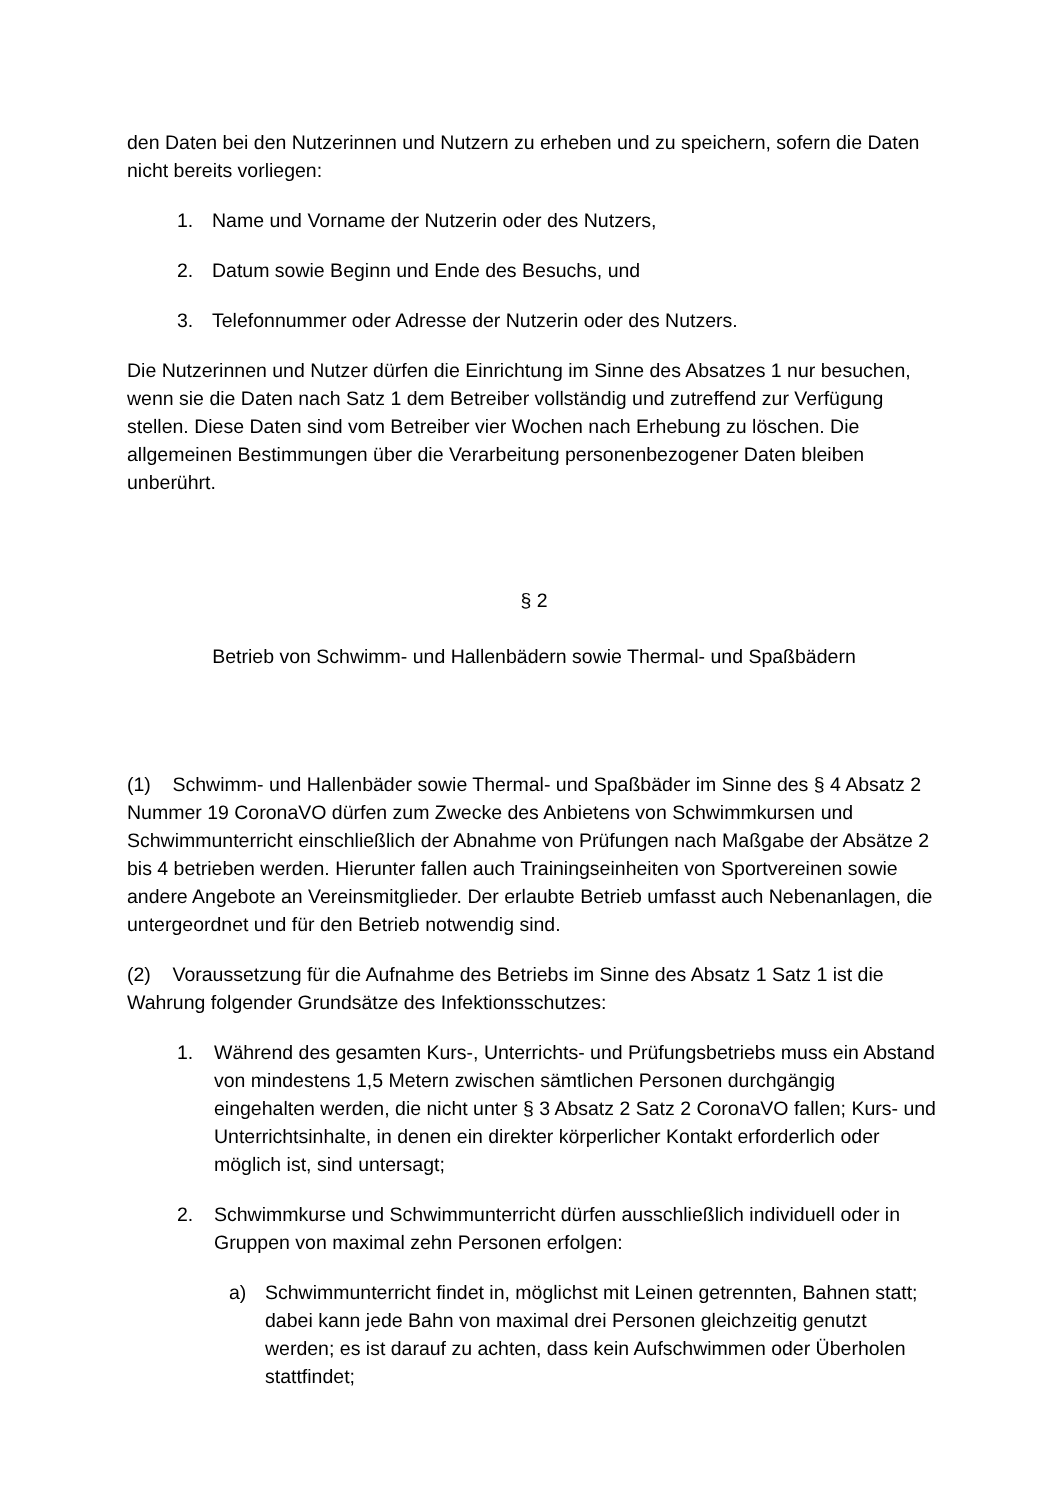den Daten bei den Nutzerinnen und Nutzern zu erheben und zu speichern, sofern die Daten nicht bereits vorliegen:
1. Name und Vorname der Nutzerin oder des Nutzers,
2. Datum sowie Beginn und Ende des Besuchs, und
3. Telefonnummer oder Adresse der Nutzerin oder des Nutzers.
Die Nutzerinnen und Nutzer dürfen die Einrichtung im Sinne des Absatzes 1 nur besuchen, wenn sie die Daten nach Satz 1 dem Betreiber vollständig und zutreffend zur Verfügung stellen. Diese Daten sind vom Betreiber vier Wochen nach Erhebung zu löschen. Die allgemeinen Bestimmungen über die Verarbeitung personenbezogener Daten bleiben unberührt.
§ 2
Betrieb von Schwimm- und Hallenbädern sowie Thermal- und Spaßbädern
(1) Schwimm- und Hallenbäder sowie Thermal- und Spaßbäder im Sinne des § 4 Absatz 2 Nummer 19 CoronaVO dürfen zum Zwecke des Anbietens von Schwimmkursen und Schwimmunterricht einschließlich der Abnahme von Prüfungen nach Maßgabe der Absätze 2 bis 4 betrieben werden. Hierunter fallen auch Trainingseinheiten von Sportvereinen sowie andere Angebote an Vereinsmitglieder. Der erlaubte Betrieb umfasst auch Nebenanlagen, die untergeordnet und für den Betrieb notwendig sind.
(2) Voraussetzung für die Aufnahme des Betriebs im Sinne des Absatz 1 Satz 1 ist die Wahrung folgender Grundsätze des Infektionsschutzes:
1. Während des gesamten Kurs-, Unterrichts- und Prüfungsbetriebs muss ein Abstand von mindestens 1,5 Metern zwischen sämtlichen Personen durchgängig eingehalten werden, die nicht unter § 3 Absatz 2 Satz 2 CoronaVO fallen; Kurs- und Unterrichtsinhalte, in denen ein direkter körperlicher Kontakt erforderlich oder möglich ist, sind untersagt;
2. Schwimmkurse und Schwimmunterricht dürfen ausschließlich individuell oder in Gruppen von maximal zehn Personen erfolgen:
a) Schwimmunterricht findet in, möglichst mit Leinen getrennten, Bahnen statt; dabei kann jede Bahn von maximal drei Personen gleichzeitig genutzt werden; es ist darauf zu achten, dass kein Aufschwimmen oder Überholen stattfindet;